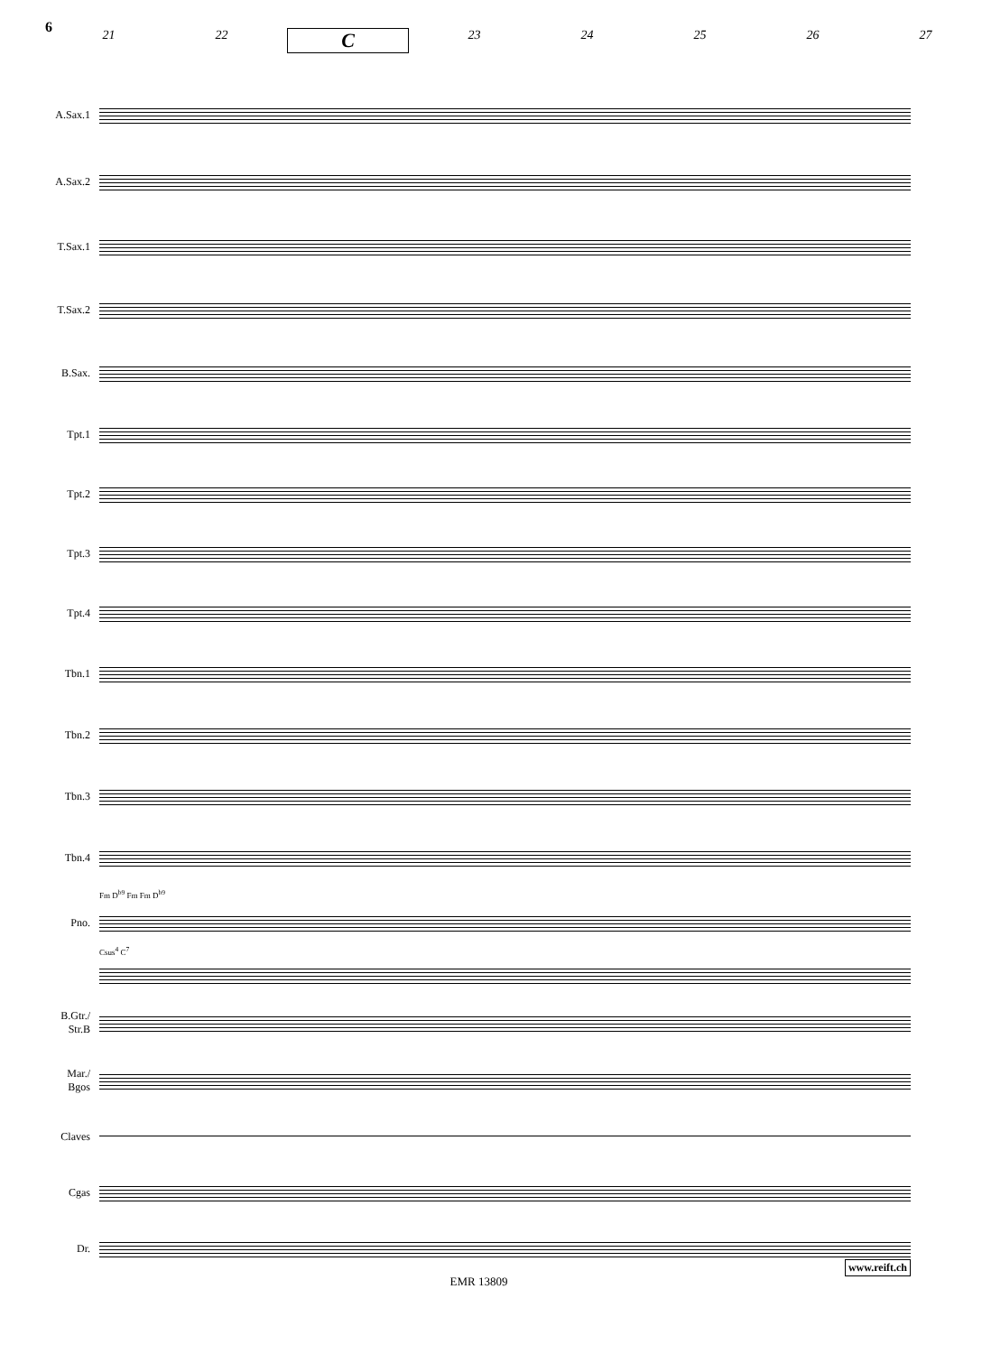6
21 22 C 23 24 25 26 27
A.Sax.1
A.Sax.2
T.Sax.1
T.Sax.2
B.Sax.
Tpt.1
Tpt.2
Tpt.3
Tpt.4
Tbn.1
Tbn.2
Tbn.3
Tbn.4
Fm D<sup>b9</sup> Fm Fm D<sup>b9</sup>
Pno.
Csus<sup>4</sup> C<sup>7</sup>
B.Gtr./
Str.B
Mar./
Bgos
Claves
Cgas
Dr.
www.reift.ch
EMR 13809